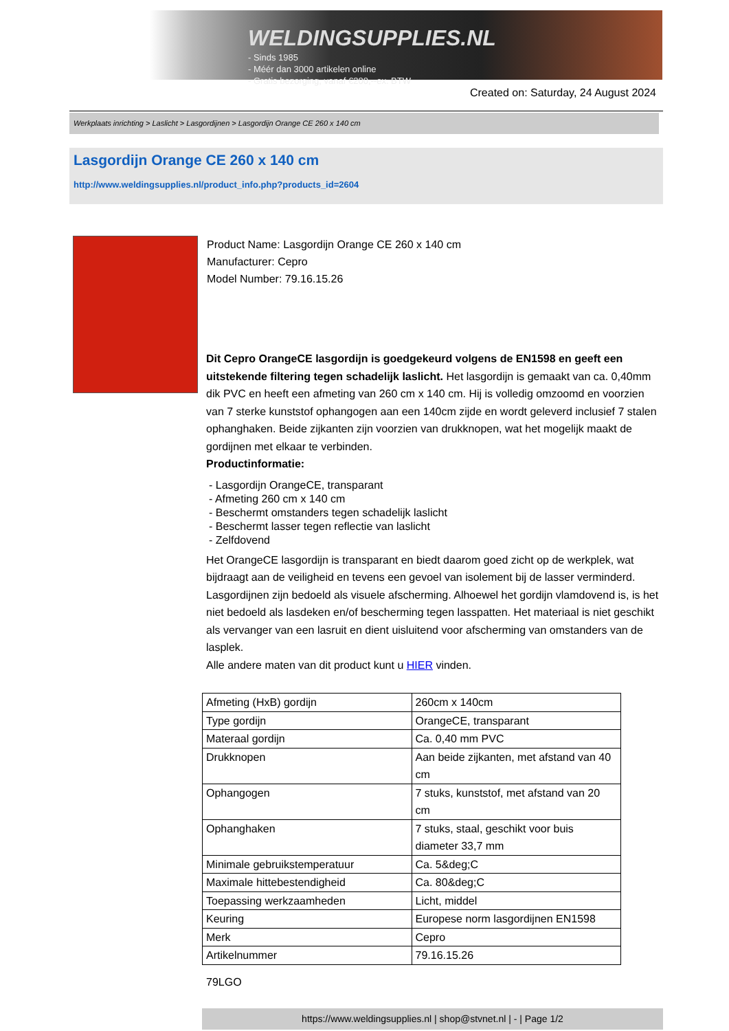WELDINGSUPPLIES.NL
- Sinds 1985
- Méér dan 3000 artikelen online
- Gratis bezorging, vanaf €200,--ex. BTW
Created on: Saturday, 24 August 2024
Werkplaats inrichting > Laslicht > Lasgordijnen > Lasgordijn Orange CE 260 x 140 cm
Lasgordijn Orange CE 260 x 140 cm
http://www.weldingsupplies.nl/product_info.php?products_id=2604
Product Name: Lasgordijn Orange CE 260 x 140 cm
Manufacturer: Cepro
Model Number: 79.16.15.26
Dit Cepro OrangeCE lasgordijn is goedgekeurd volgens de EN1598 en geeft een uitstekende filtering tegen schadelijk laslicht. Het lasgordijn is gemaakt van ca. 0,40mm dik PVC en heeft een afmeting van 260 cm x 140 cm. Hij is volledig omzoomd en voorzien van 7 sterke kunststof ophangogen aan een 140cm zijde en wordt geleverd inclusief 7 stalen ophanghaken. Beide zijkanten zijn voorzien van drukknopen, wat het mogelijk maakt de gordijnen met elkaar te verbinden.
Productinformatie:
- Lasgordijn OrangeCE, transparant
- Afmeting 260 cm x 140 cm
- Beschermt omstanders tegen schadelijk laslicht
- Beschermt lasser tegen reflectie van laslicht
- Zelfdovend
Het OrangeCE lasgordijn is transparant en biedt daarom goed zicht op de werkplek, wat bijdraagt aan de veiligheid en tevens een gevoel van isolement bij de lasser verminderd. Lasgordijnen zijn bedoeld als visuele afscherming. Alhoewel het gordijn vlamdovend is, is het niet bedoeld als lasdeken en/of bescherming tegen lasspatten. Het materiaal is niet geschikt als vervanger van een lasruit en dient uisluitend voor afscherming van omstanders van de lasplek.
Alle andere maten van dit product kunt u HIER vinden.
| Afmeting (HxB) gordijn | 260cm x 140cm |
| Type gordijn | OrangeCE, transparant |
| Materaal gordijn | Ca. 0,40 mm PVC |
| Drukknopen | Aan beide zijkanten, met afstand van 40 cm |
| Ophangogen | 7 stuks, kunststof, met afstand van 20 cm |
| Ophanghaken | 7 stuks, staal, geschikt voor buis diameter 33,7 mm |
| Minimale gebruikstemperatuur | Ca. 5&deg;C |
| Maximale hittebestendigheid | Ca. 80&deg;C |
| Toepassing werkzaamheden | Licht, middel |
| Keuring | Europese norm lasgordijnen EN1598 |
| Merk | Cepro |
| Artikelnummer | 79.16.15.26 |
79LGO
https://www.weldingsupplies.nl | shop@stvnet.nl | - | Page 1/2